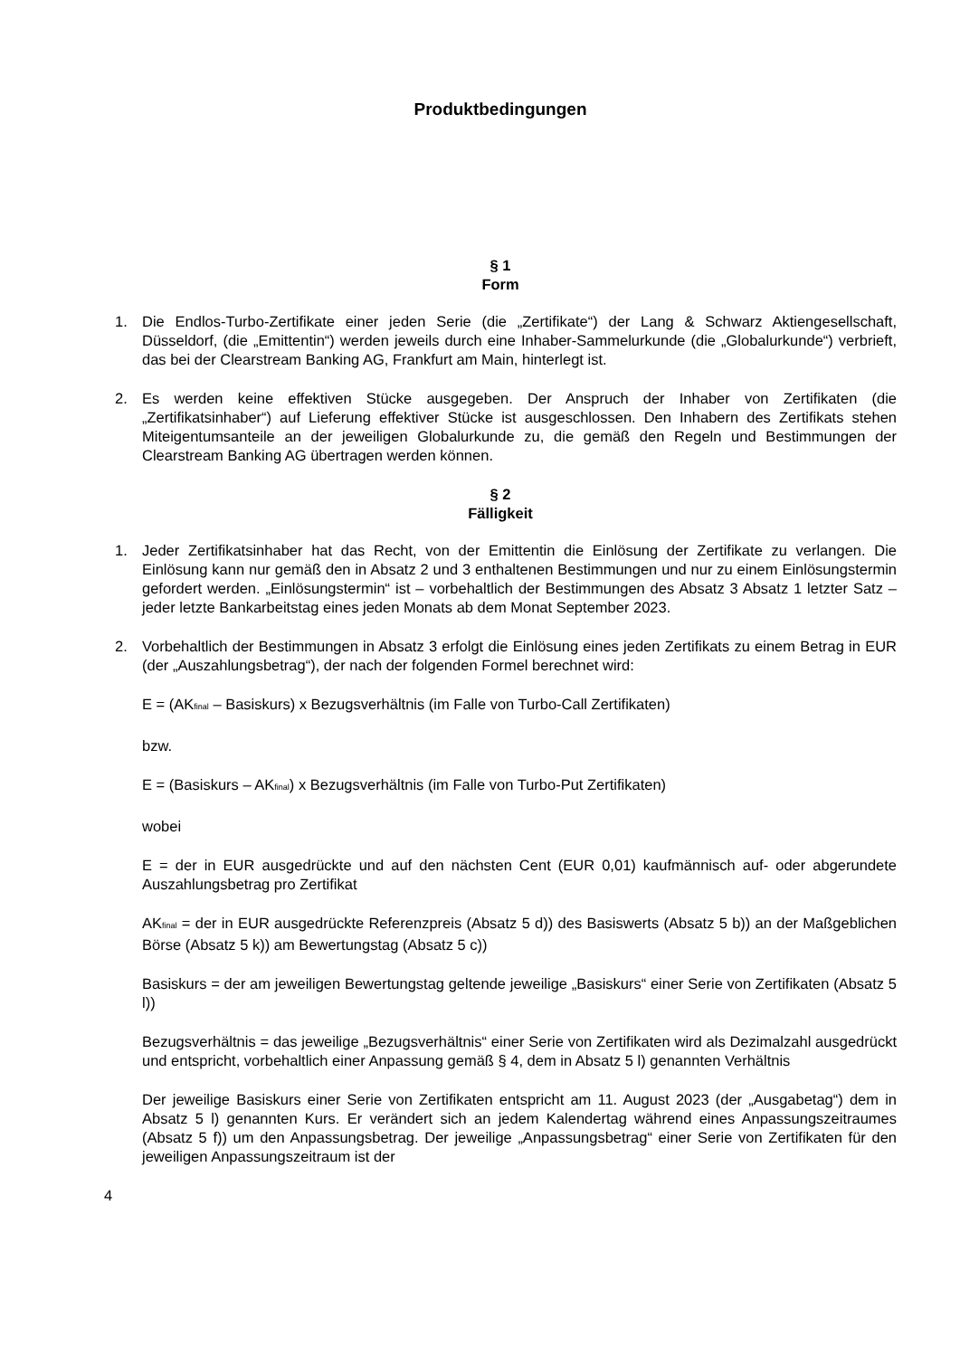Produktbedingungen
§ 1
Form
1. Die Endlos-Turbo-Zertifikate einer jeden Serie (die „Zertifikate“) der Lang & Schwarz Aktiengesellschaft, Düsseldorf, (die „Emittentin“) werden jeweils durch eine Inhaber-Sammelurkunde (die „Globalurkunde“) verbrieft, das bei der Clearstream Banking AG, Frankfurt am Main, hinterlegt ist.
2. Es werden keine effektiven Stücke ausgegeben. Der Anspruch der Inhaber von Zertifikaten (die „Zertifikatsinhaber“) auf Lieferung effektiver Stücke ist ausgeschlossen. Den Inhabern des Zertifikats stehen Miteigentumsanteile an der jeweiligen Globalurkunde zu, die gemäß den Regeln und Bestimmungen der Clearstream Banking AG übertragen werden können.
§ 2
Fälligkeit
1. Jeder Zertifikatsinhaber hat das Recht, von der Emittentin die Einlösung der Zertifikate zu verlangen. Die Einlösung kann nur gemäß den in Absatz 2 und 3 enthaltenen Bestimmungen und nur zu einem Einlösungstermin gefordert werden. „Einlösungstermin“ ist – vorbehaltlich der Bestimmungen des Absatz 3 Absatz 1 letzter Satz – jeder letzte Bankarbeitstag eines jeden Monats ab dem Monat September 2023.
2. Vorbehaltlich der Bestimmungen in Absatz 3 erfolgt die Einlösung eines jeden Zertifikats zu einem Betrag in EUR (der „Auszahlungsbetrag“), der nach der folgenden Formel berechnet wird:
E = (AK<sub>final</sub> – Basiskurs) x Bezugsverhältnis (im Falle von Turbo-Call Zertifikaten)
bzw.
E = (Basiskurs – AK<sub>final</sub>) x Bezugsverhältnis (im Falle von Turbo-Put Zertifikaten)
wobei
E = der in EUR ausgedrückte und auf den nächsten Cent (EUR 0,01) kaufmännisch auf- oder abgerundete Auszahlungsbetrag pro Zertifikat
AK<sub>final</sub> = der in EUR ausgedrückte Referenzpreis (Absatz 5 d)) des Basiswerts (Absatz 5 b)) an der Maßgeblichen Börse (Absatz 5 k)) am Bewertungstag (Absatz 5 c))
Basiskurs = der am jeweiligen Bewertungstag geltende jeweilige „Basiskurs“ einer Serie von Zertifikaten (Absatz 5 l))
Bezugsverhältnis = das jeweilige „Bezugsverhältnis“ einer Serie von Zertifikaten wird als Dezimalzahl ausgedrückt und entspricht, vorbehaltlich einer Anpassung gemäß § 4, dem in Absatz 5 l) genannten Verhältnis
Der jeweilige Basiskurs einer Serie von Zertifikaten entspricht am 11. August 2023 (der „Ausgabetag“) dem in Absatz 5 l) genannten Kurs. Er verändert sich an jedem Kalendertag während eines Anpassungszeitraumes (Absatz 5 f)) um den Anpassungsbetrag. Der jeweilige „Anpassungsbetrag“ einer Serie von Zertifikaten für den jeweiligen Anpassungszeitraum ist der
4